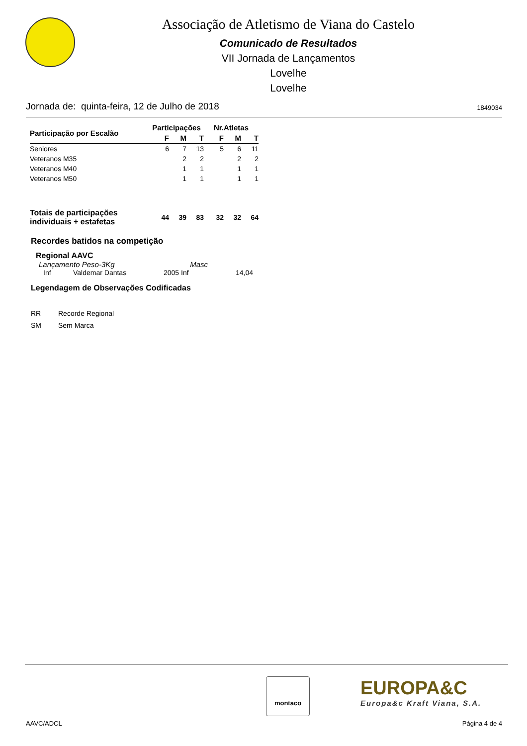Associação de Atletismo de Viana do Castelo
Comunicado de Resultados
VII Jornada de Lançamentos
Lovelhe
Lovelhe
Jornada de: quinta-feira, 12 de Julho de 2018 1849034
| Participação por Escalão | Participações | | | Nr.Atletas | | |
| --- | --- | --- | --- | --- | --- | --- |
| | F | M | T | F | M | T |
| Seniores | 6 | 7 | 13 | 5 | 6 | 11 |
| Veteranos M35 | | 2 | 2 | | 2 | 2 |
| Veteranos M40 | | 1 | 1 | | 1 | 1 |
| Veteranos M50 | | 1 | 1 | | 1 | 1 |
| Totais de participações individuais + estafetas | 44 | 39 | 83 | 32 | 32 | 64 |
Recordes batidos na competição
Regional AAVC
Lançamento Peso-3Kg Masc
Inf Valdemar Dantas 2005 Inf 14,04
Legendagem de Observações Codificadas
RR Recorde Regional
SM Sem Marca
montaco
EUROPA&C
Europa&c Kraft Viana, S.A.
AAVC/ADCL Página 4 de 4